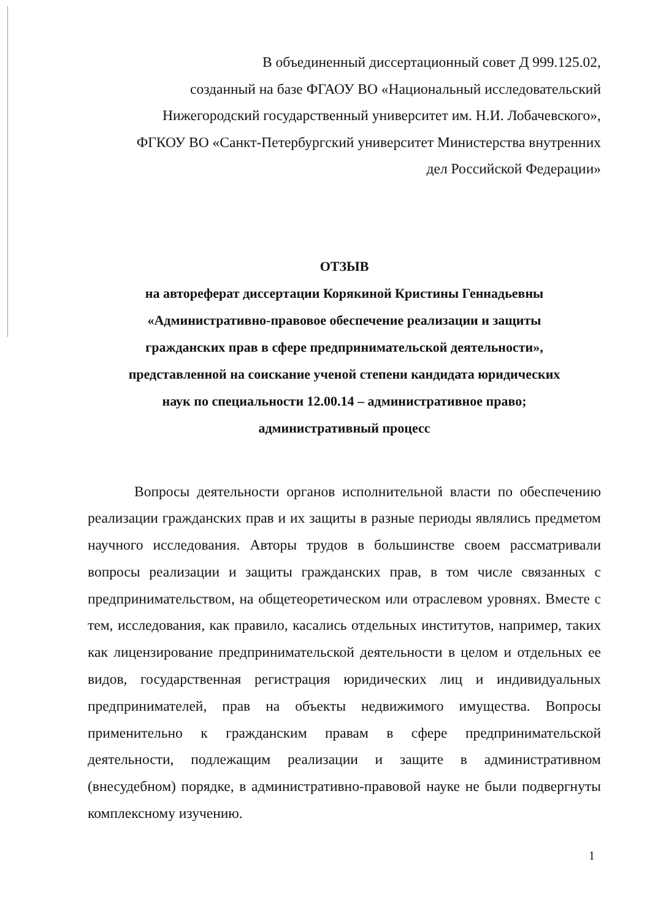В объединенный диссертационный совет Д 999.125.02,
созданный на базе ФГАОУ ВО «Национальный исследовательский
Нижегородский государственный университет им. Н.И. Лобачевского»,
ФГКОУ ВО «Санкт-Петербургский университет Министерства внутренних
дел Российской Федерации»
ОТЗЫВ
на автореферат диссертации Корякиной Кристины Геннадьевны
«Административно-правовое обеспечение реализации и защиты
гражданских прав в сфере предпринимательской деятельности»,
представленной на соискание ученой степени кандидата юридических
наук по специальности 12.00.14 – административное право;
административный процесс
Вопросы деятельности органов исполнительной власти по обеспечению реализации гражданских прав и их защиты в разные периоды являлись предметом научного исследования. Авторы трудов в большинстве своем рассматривали вопросы реализации и защиты гражданских прав, в том числе связанных с предпринимательством, на общетеоретическом или отраслевом уровнях. Вместе с тем, исследования, как правило, касались отдельных институтов, например, таких как лицензирование предпринимательской деятельности в целом и отдельных ее видов, государственная регистрация юридических лиц и индивидуальных предпринимателей, прав на объекты недвижимого имущества. Вопросы применительно к гражданским правам в сфере предпринимательской деятельности, подлежащим реализации и защите в административном (внесудебном) порядке, в административно-правовой науке не были подвергнуты комплексному изучению.
1